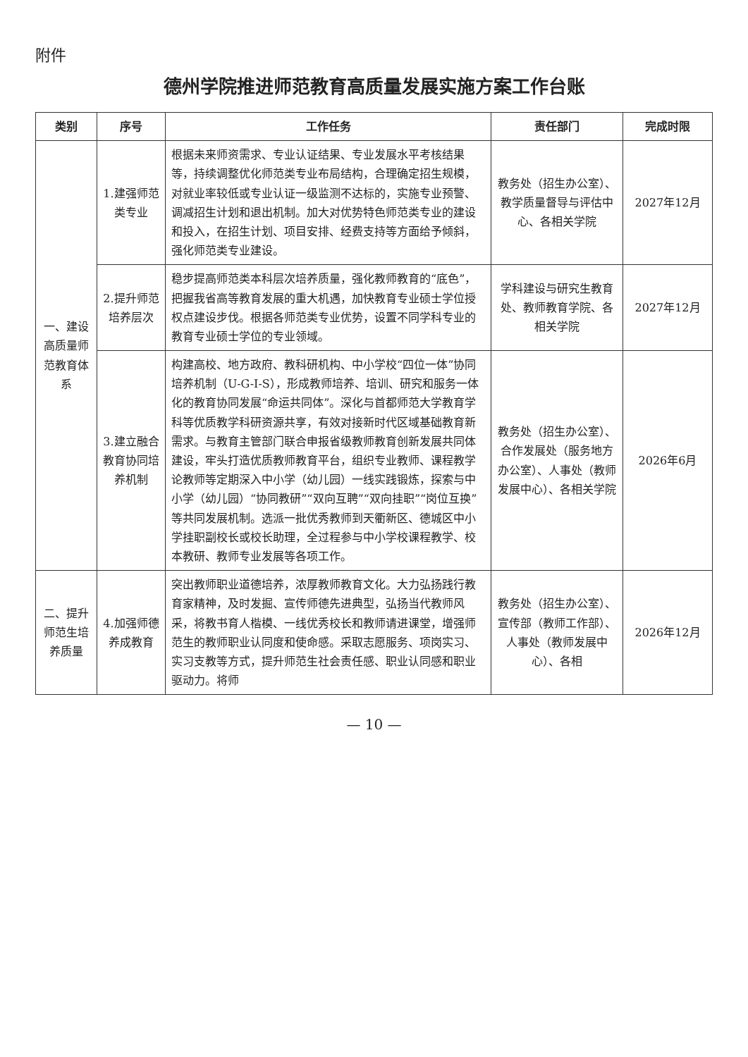附件
德州学院推进师范教育高质量发展实施方案工作台账
| 类别 | 序号 | 工作任务 | 责任部门 | 完成时限 |
| --- | --- | --- | --- | --- |
| 一、建设高质量师范教育体系 | 1.建强师范类专业 | 根据未来师资需求、专业认证结果、专业发展水平考核结果等，持续调整优化师范类专业布局结构，合理确定招生规模，对就业率较低或专业认证一级监测不达标的，实施专业预警、调减招生计划和退出机制。加大对优势特色师范类专业的建设和投入，在招生计划、项目安排、经费支持等方面给予倾斜，强化师范类专业建设。 | 教务处（招生办公室）、教学质量督导与评估中心、各相关学院 | 2027年12月 |
| | 2.提升师范培养层次 | 稳步提高师范类本科层次培养质量，强化教师教育的“底色”，把握我省高等教育发展的重大机遇，加快教育专业硕士学位授权点建设步伐。根据各师范类专业优势，设置不同学科专业的教育专业硕士学位的专业领域。 | 学科建设与研究生教育处、教师教育学院、各相关学院 | 2027年12月 |
| | 3.建立融合教育协同培养机制 | 构建高校、地方政府、教科研机构、中小学校“四位一体”协同培养机制（U-G-I-S），形成教师培养、培训、研究和服务一体化的教育协同发展“命运共同体”。深化与首都师范大学教育学科等优质教学科研资源共享，有效对接新时代区域基础教育新需求。与教育主管部门联合申报省级教师教育创新发展共同体建设，牢头打造优质教师教育平台，组织专业教师、课程教学论教师等定期深入中小学（幼儿园）一线实践锻炼，探索与中小学（幼儿园）“协同教研”“双向互聘”“双向挂职”“岗位互换”等共同发展机制。选派一批优秀教师到天衢新区、德城区中小学挂职副校长或校长助理，全过程参与中小学校课程教学、校本教研、教师专业发展等各项工作。 | 教务处（招生办公室）、合作发展处（服务地方办公室）、人事处（教师发展中心）、各相关学院 | 2026年6月 |
| 二、提升师范生培养质量 | 4.加强师德养成教育 | 突出教师职业道德培养，浓厚教师教育文化。大力弘扬践行教育家精神，及时发掘、宣传师德先进典型，弘扬当代教师风采，将教书育人楷模、一线优秀校长和教师请进课堂，增强师范生的教师职业认同度和使命感。采取志愿服务、项岗实习、实习支教等方式，提升师范生社会责任感、职业认同感和职业驱动力。将师 | 教务处（招生办公室）、宣传部（教师工作部）、人事处（教师发展中心）、各相 | 2026年12月 |
— 10 —